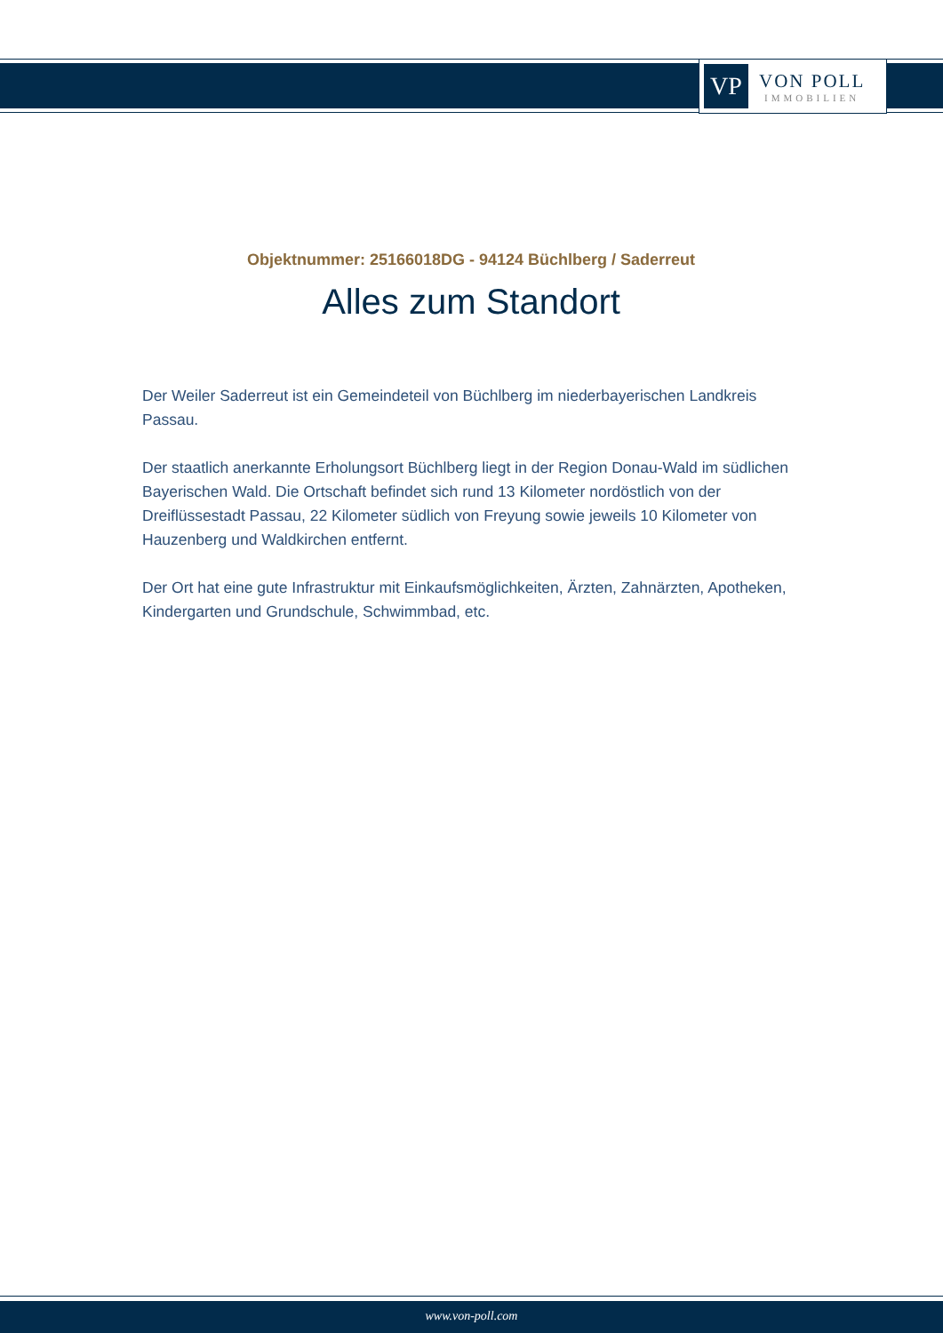VP
VON POLL
IMMOBILIEN
Objektnummer: 25166018DG - 94124 Büchlberg / Saderreut
Alles zum Standort
Der Weiler Saderreut ist ein Gemeindeteil von Büchlberg im niederbayerischen Landkreis Passau.
Der staatlich anerkannte Erholungsort Büchlberg liegt in der Region Donau-Wald im südlichen Bayerischen Wald. Die Ortschaft befindet sich rund 13 Kilometer nordöstlich von der Dreiflüssestadt Passau, 22 Kilometer südlich von Freyung sowie jeweils 10 Kilometer von Hauzenberg und Waldkirchen entfernt.
Der Ort hat eine gute Infrastruktur mit Einkaufsmöglichkeiten, Ärzten, Zahnärzten, Apotheken, Kindergarten und Grundschule, Schwimmbad, etc.
www.von-poll.com